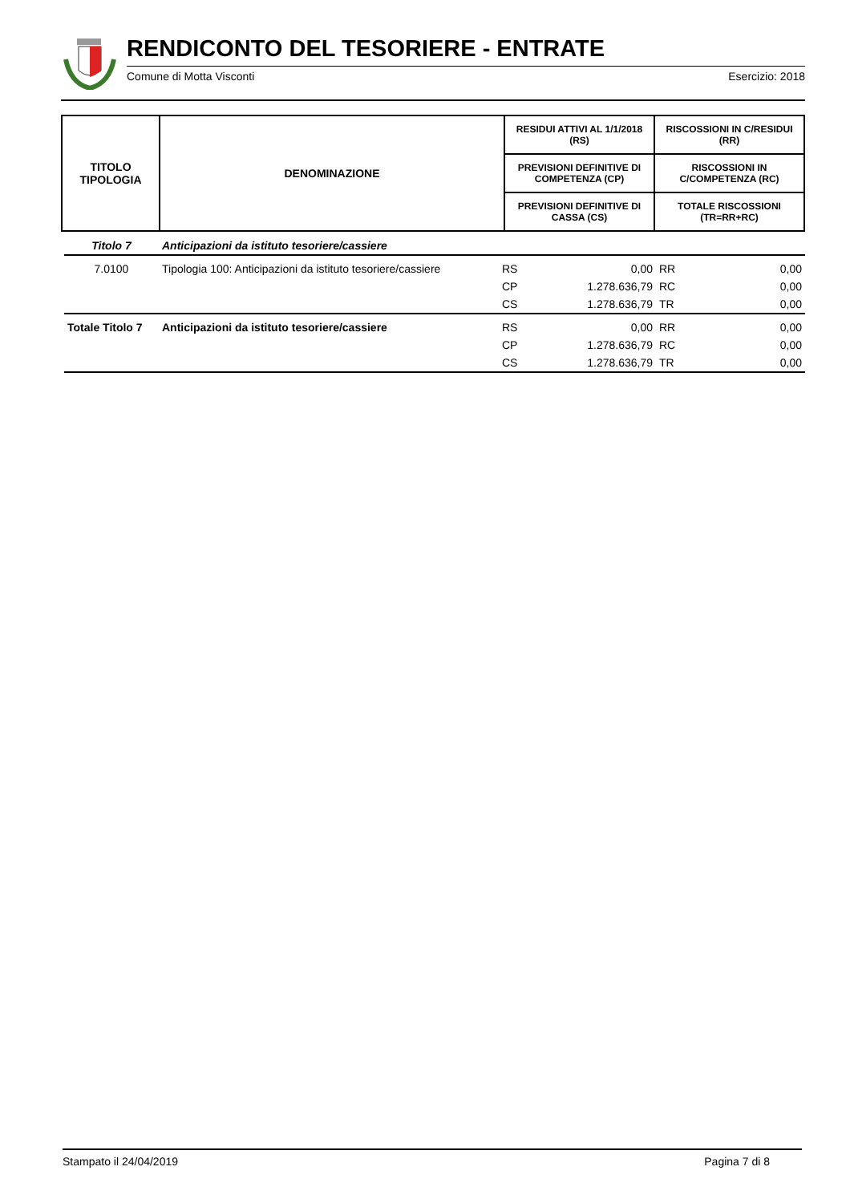RENDICONTO DEL TESORIERE - ENTRATE
Comune di Motta Visconti Esercizio: 2018
| TITOLO TIPOLOGIA | DENOMINAZIONE | RESIDUI ATTIVI AL 1/1/2018 (RS) | RISCOSSIONI IN C/RESIDUI (RR) |
| | | PREVISIONI DEFINITIVE DI COMPETENZA (CP) | RISCOSSIONI IN C/COMPETENZA (RC) |
| | | PREVISIONI DEFINITIVE DI CASSA (CS) | TOTALE RISCOSSIONI (TR=RR+RC) |
| Titolo 7 | Anticipazioni da istituto tesoriere/cassiere | | | | |
| 7.0100 | Tipologia 100: Anticipazioni da istituto tesoriere/cassiere | RS | 0,00 | RR | 0,00 |
| | | CP | 1.278.636,79 | RC | 0,00 |
| | | CS | 1.278.636,79 | TR | 0,00 |
| Totale Titolo 7 | Anticipazioni da istituto tesoriere/cassiere | RS | 0,00 | RR | 0,00 |
| | | CP | 1.278.636,79 | RC | 0,00 |
| | | CS | 1.278.636,79 | TR | 0,00 |
Stampato il 24/04/2019 Pagina 7 di 8